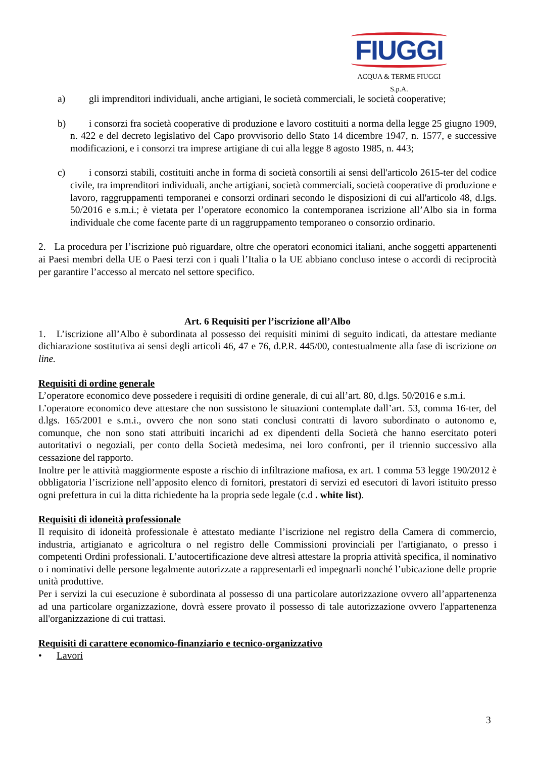FIUGGI
ACQUA & TERME FIUGGI S.p.A.
a) gli imprenditori individuali, anche artigiani, le società commerciali, le società cooperative;
b) i consorzi fra società cooperative di produzione e lavoro costituiti a norma della legge 25 giugno 1909, n. 422 e del decreto legislativo del Capo provvisorio dello Stato 14 dicembre 1947, n. 1577, e successive modificazioni, e i consorzi tra imprese artigiane di cui alla legge 8 agosto 1985, n. 443;
c) i consorzi stabili, costituiti anche in forma di società consortili ai sensi dell'articolo 2615-ter del codice civile, tra imprenditori individuali, anche artigiani, società commerciali, società cooperative di produzione e lavoro, raggruppamenti temporanei e consorzi ordinari secondo le disposizioni di cui all'articolo 48, d.lgs. 50/2016 e s.m.i.; è vietata per l’operatore economico la contemporanea iscrizione all’Albo sia in forma individuale che come facente parte di un raggruppamento temporaneo o consorzio ordinario.
2. La procedura per l’iscrizione può riguardare, oltre che operatori economici italiani, anche soggetti appartenenti ai Paesi membri della UE o Paesi terzi con i quali l’Italia o la UE abbiano concluso intese o accordi di reciprocità per garantire l’accesso al mercato nel settore specifico.
Art. 6 Requisiti per l’iscrizione all’Albo
1. L’iscrizione all’Albo è subordinata al possesso dei requisiti minimi di seguito indicati, da attestare mediante dichiarazione sostitutiva ai sensi degli articoli 46, 47 e 76, d.P.R. 445/00, contestualmente alla fase di iscrizione on line.
Requisiti di ordine generale
L’operatore economico deve possedere i requisiti di ordine generale, di cui all’art. 80, d.lgs. 50/2016 e s.m.i.
L’operatore economico deve attestare che non sussistono le situazioni contemplate dall’art. 53, comma 16-ter, del d.lgs. 165/2001 e s.m.i., ovvero che non sono stati conclusi contratti di lavoro subordinato o autonomo e, comunque, che non sono stati attribuiti incarichi ad ex dipendenti della Società che hanno esercitato poteri autoritativi o negoziali, per conto della Società medesima, nei loro confronti, per il triennio successivo alla cessazione del rapporto.
Inoltre per le attività maggiormente esposte a rischio di infiltrazione mafiosa, ex art. 1 comma 53 legge 190/2012 è obbligatoria l’iscrizione nell’apposito elenco di fornitori, prestatori di servizi ed esecutori di lavori istituito presso ogni prefettura in cui la ditta richiedente ha la propria sede legale (c.d . white list).
Requisiti di idoneità professionale
Il requisito di idoneità professionale è attestato mediante l’iscrizione nel registro della Camera di commercio, industria, artigianato e agricoltura o nel registro delle Commissioni provinciali per l'artigianato, o presso i competenti Ordini professionali. L’autocertificazione deve altresì attestare la propria attività specifica, il nominativo o i nominativi delle persone legalmente autorizzate a rappresentarli ed impegnarli nonché l’ubicazione delle proprie unità produttive.
Per i servizi la cui esecuzione è subordinata al possesso di una particolare autorizzazione ovvero all’appartenenza ad una particolare organizzazione, dovrà essere provato il possesso di tale autorizzazione ovvero l'appartenenza all'organizzazione di cui trattasi.
Requisiti di carattere economico-finanziario e tecnico-organizzativo
• Lavori
3